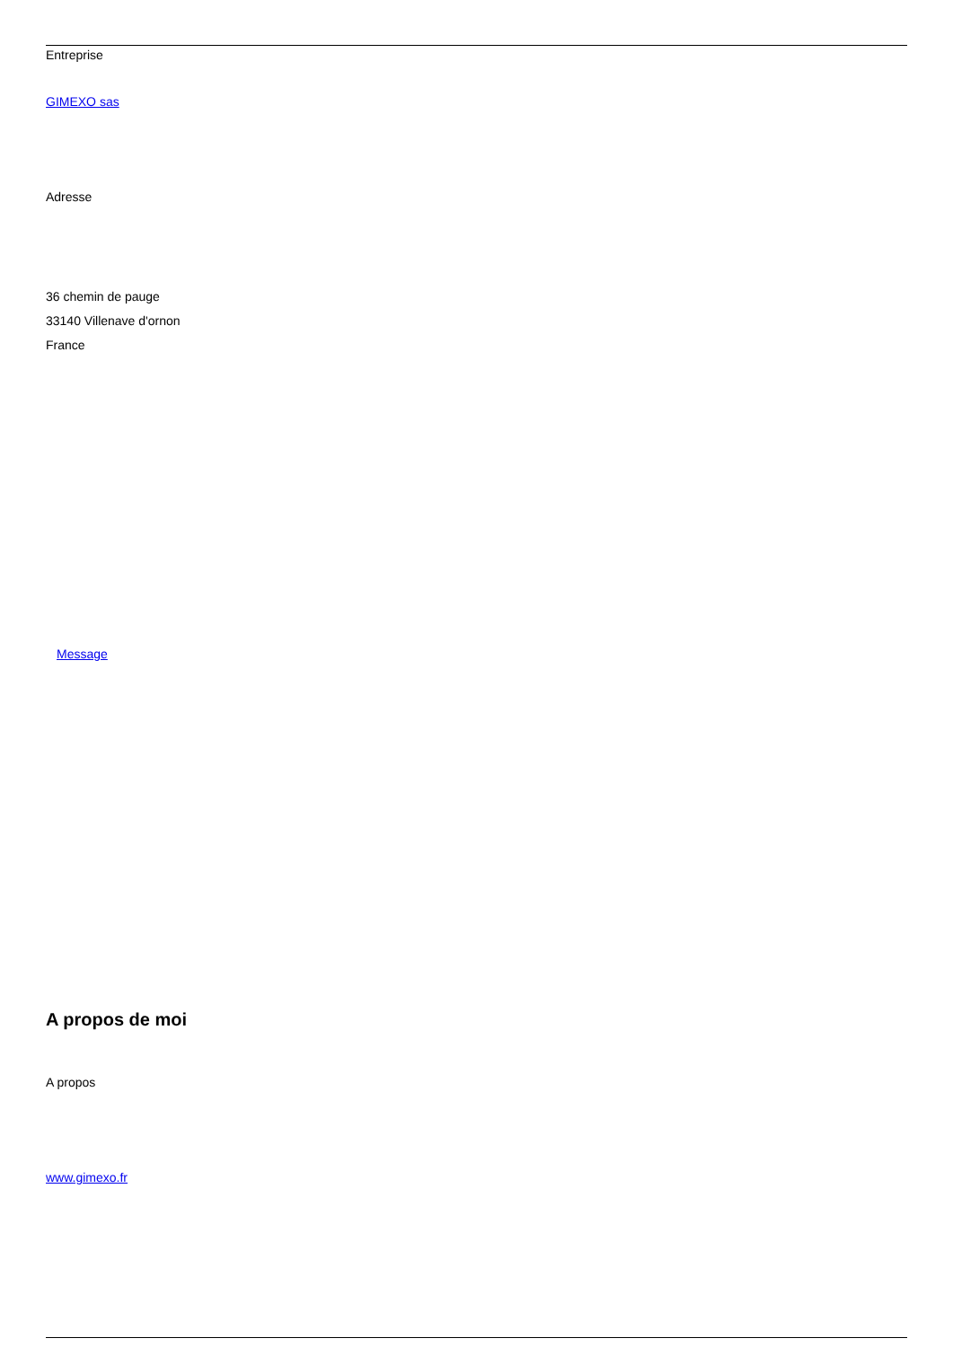Entreprise
GIMEXO sas
Adresse
36 chemin de pauge
33140 Villenave d'ornon
France
Message
A propos de moi
A propos
www.gimexo.fr